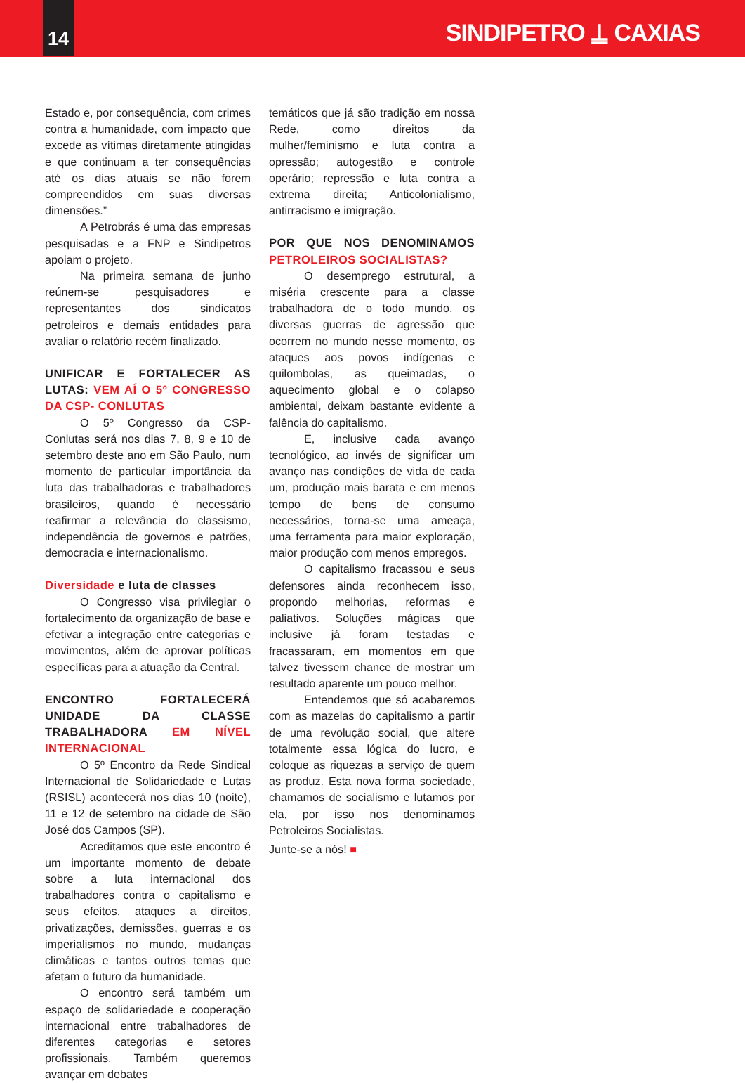14
SINDIPETRO ⍊ CAXIAS
Estado e, por consequência, com crimes contra a humanidade, com impacto que excede as vítimas diretamente atingidas e que continuam a ter consequências até os dias atuais se não forem compreendidos em suas diversas dimensões.”
A Petrobrás é uma das empresas pesquisadas e a FNP e Sindipetros apoiam o projeto.
Na primeira semana de junho reúnem-se pesquisadores e representantes dos sindicatos petroleiros e demais entidades para avaliar o relatório recém finalizado.
UNIFICAR E FORTALECER AS LUTAS: VEM AÍ O 5º CONGRESSO DA CSP- CONLUTAS
O 5º Congresso da CSP-Conlutas será nos dias 7, 8, 9 e 10 de setembro deste ano em São Paulo, num momento de particular importância da luta das trabalhadoras e trabalhadores brasileiros, quando é necessário reafirmar a relevância do classismo, independência de governos e patrões, democracia e internacionalismo.
Diversidade e luta de classes
O Congresso visa privilegiar o fortalecimento da organização de base e efetivar a integração entre categorias e movimentos, além de aprovar políticas específicas para a atuação da Central.
ENCONTRO FORTALECERÁ UNIDADE DA CLASSE TRABALHADORA EM NÍVEL INTERNACIONAL
O 5º Encontro da Rede Sindical Internacional de Solidariedade e Lutas (RSISL) acontecerá nos dias 10 (noite), 11 e 12 de setembro na cidade de São José dos Campos (SP).
Acreditamos que este encontro é um importante momento de debate sobre a luta internacional dos trabalhadores contra o capitalismo e seus efeitos, ataques a direitos, privatizações, demissões, guerras e os imperialismos no mundo, mudanças climáticas e tantos outros temas que afetam o futuro da humanidade.
O encontro será também um espaço de solidariedade e cooperação internacional entre trabalhadores de diferentes categorias e setores profissionais. Também queremos avançar em debates
temáticos que já são tradição em nossa Rede, como direitos da mulher/feminismo e luta contra a opressão; autogestão e controle operário; repressão e luta contra a extrema direita; Anticolonialismo, antirracismo e imigração.
POR QUE NOS DENOMINAMOS PETROLEIROS SOCIALISTAS?
O desemprego estrutural, a miséria crescente para a classe trabalhadora de o todo mundo, os diversas guerras de agressão que ocorrem no mundo nesse momento, os ataques aos povos indígenas e quilombolas, as queimadas, o aquecimento global e o colapso ambiental, deixam bastante evidente a falência do capitalismo.
E, inclusive cada avanço tecnológico, ao invés de significar um avanço nas condições de vida de cada um, produção mais barata e em menos tempo de bens de consumo necessários, torna-se uma ameaça, uma ferramenta para maior exploração, maior produção com menos empregos.
O capitalismo fracassou e seus defensores ainda reconhecem isso, propondo melhorias, reformas e paliativos. Soluções mágicas que inclusive já foram testadas e fracassaram, em momentos em que talvez tivessem chance de mostrar um resultado aparente um pouco melhor.
Entendemos que só acabaremos com as mazelas do capitalismo a partir de uma revolução social, que altere totalmente essa lógica do lucro, e coloque as riquezas a serviço de quem as produz. Esta nova forma sociedade, chamamos de socialismo e lutamos por ela, por isso nos denominamos Petroleiros Socialistas.
Junte-se a nós! ■